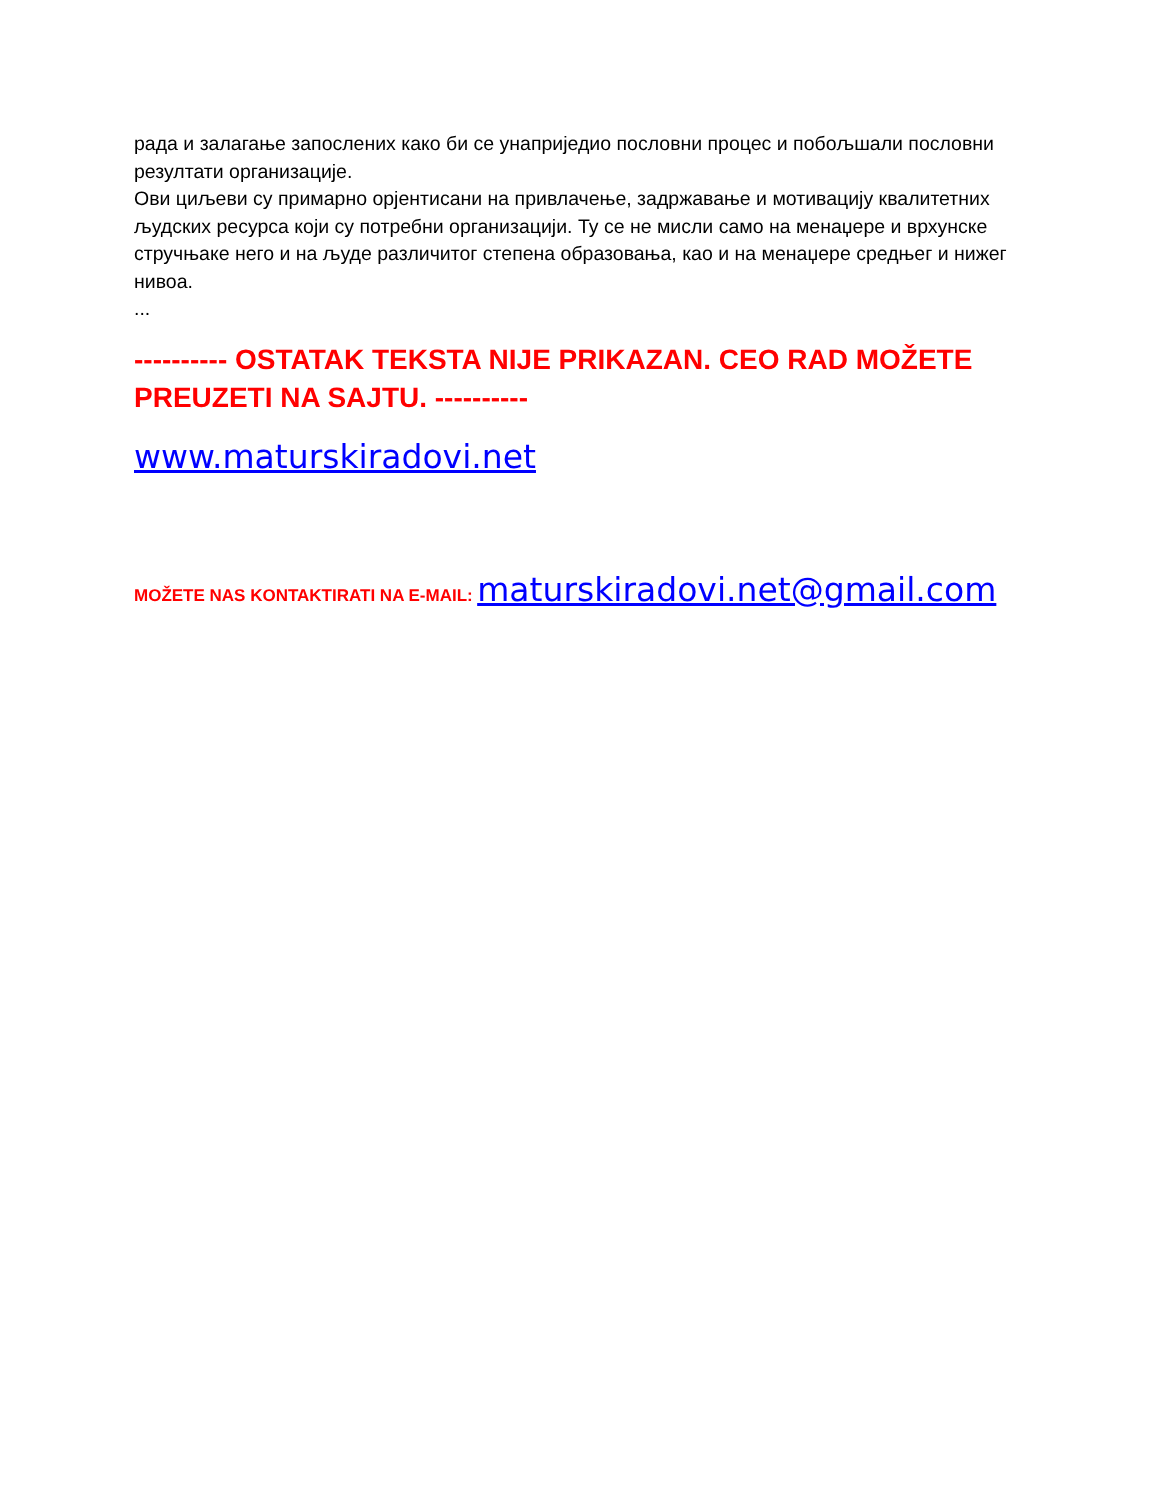рада и залагање запослених како би се унаприједио пословни процес и побољшали пословни резултати организације.
Ови циљеви су примарно орјентисани на привлачење, задржавање и мотивацију квалитетних људских ресурса који су потребни организацији. Ту се не мисли само на менаџере и врхунске стручњаке него и на људе различитог степена образовања, као и на менаџере средњег и нижег нивоа.
...
---------- OSTATAK TEKSTA NIJE PRIKAZAN. CEO RAD MOŽETE PREUZETI NA SAJTU. ----------
www.maturskiradovi.net
MOŽETE NAS KONTAKTIRATI NA E-MAIL: maturskiradovi.net@gmail.com